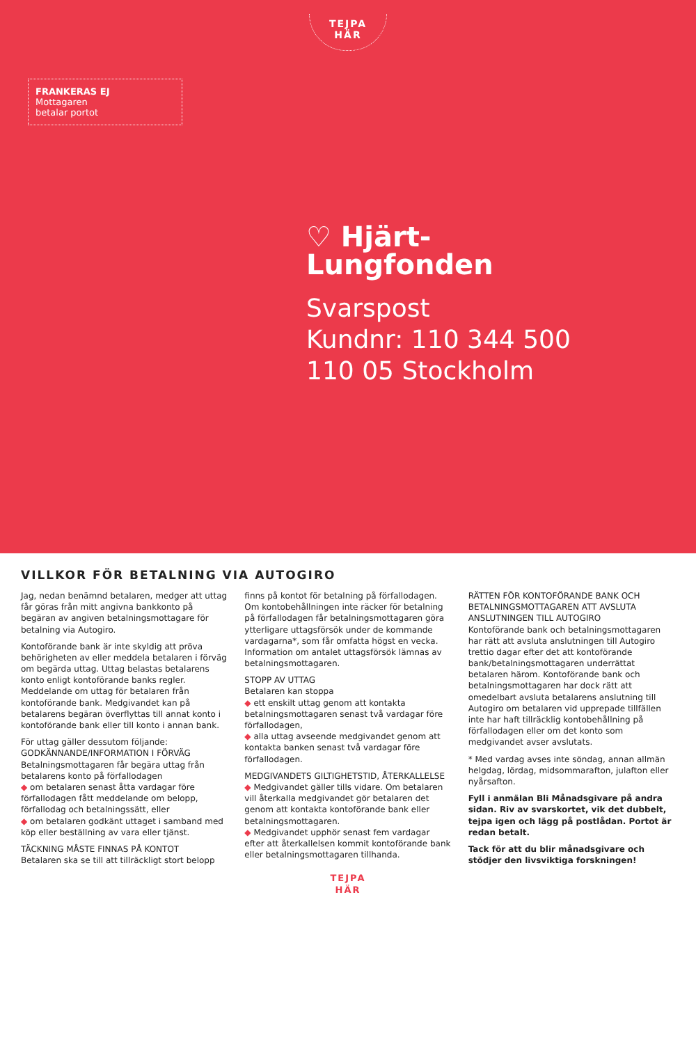TEJPA
HÄR
FRANKERAS EJ
Mottagaren
betalar portot
♡ Hjärt-
Lungfonden
Svarspost
Kundnr: 110 344 500
110 05 Stockholm
VILLKOR FÖR BETALNING VIA AUTOGIRO
Jag, nedan benämnd betalaren, medger att uttag får göras från mitt angivna bankkonto på begäran av angiven betalningsmottagare för betalning via Autogiro.
Kontoförande bank är inte skyldig att pröva behörigheten av eller meddela betalaren i förväg om begärda uttag. Uttag belastas betalarens konto enligt kontoförande banks regler. Meddelande om uttag för betalaren från kontoförande bank. Medgivandet kan på betalarens begäran överflyttas till annat konto i kontoförande bank eller till konto i annan bank.
För uttag gäller dessutom följande:
GODKÄNNANDE/INFORMATION I FÖRVÄG
Betalningsmottagaren får begära uttag från betalarens konto på förfallodagen
◆ om betalaren senast åtta vardagar före förfallodagen fått meddelande om belopp, förfallodag och betalningssätt, eller
◆ om betalaren godkänt uttaget i samband med köp eller beställning av vara eller tjänst.
TÄCKNING MÅSTE FINNAS PÅ KONTOT
Betalaren ska se till att tillräckligt stort belopp finns på kontot för betalning på förfallodagen. Om kontobehållningen inte räcker för betalning på förfallodagen får betalningsmottagaren göra ytterligare uttagsförsök under de kommande vardagarna*, som får omfatta högst en vecka. Information om antalet uttagsförsök lämnas av betalningsmottagaren.
STOPP AV UTTAG
Betalaren kan stoppa
◆ ett enskilt uttag genom att kontakta betalningsmottagaren senast två vardagar före förfallodagen,
◆ alla uttag avseende medgivandet genom att kontakta banken senast två vardagar före förfallodagen.
MEDGIVANDETS GILTIGHETSTID, ÅTERKALLELSE
◆ Medgivandet gäller tills vidare. Om betalaren vill återkalla medgivandet gör betalaren det genom att kontakta kontoförande bank eller betalningsmottagaren.
◆ Medgivandet upphör senast fem vardagar efter att återkallelsen kommit kontoförande bank eller betalningsmottagaren tillhanda.
RÄTTEN FÖR KONTOFÖRANDE BANK OCH BETALNINGSMOTTAGAREN ATT AVSLUTA ANSLUTNINGEN TILL AUTOGIRO
Kontoförande bank och betalningsmottagaren har rätt att avsluta anslutningen till Autogiro trettio dagar efter det att kontoförande bank/betalningsmottagaren underrättat betalaren härom. Kontoförande bank och betalningsmottagaren har dock rätt att omedelbart avsluta betalarens anslutning till Autogiro om betalaren vid upprepade tillfällen inte har haft tillräcklig kontobehållning på förfallodagen eller om det konto som medgivandet avser avslutats.
* Med vardag avses inte söndag, annan allmän helgdag, lördag, midsommarafton, julafton eller nyårsafton.
Fyll i anmälan Bli Månadsgivare på andra sidan. Riv av svarskortet, vik det dubbelt, tejpa igen och lägg på postlådan. Portot är redan betalt.
Tack för att du blir månadsgivare och stödjer den livsviktiga forskningen!
TEJPA
HÄR